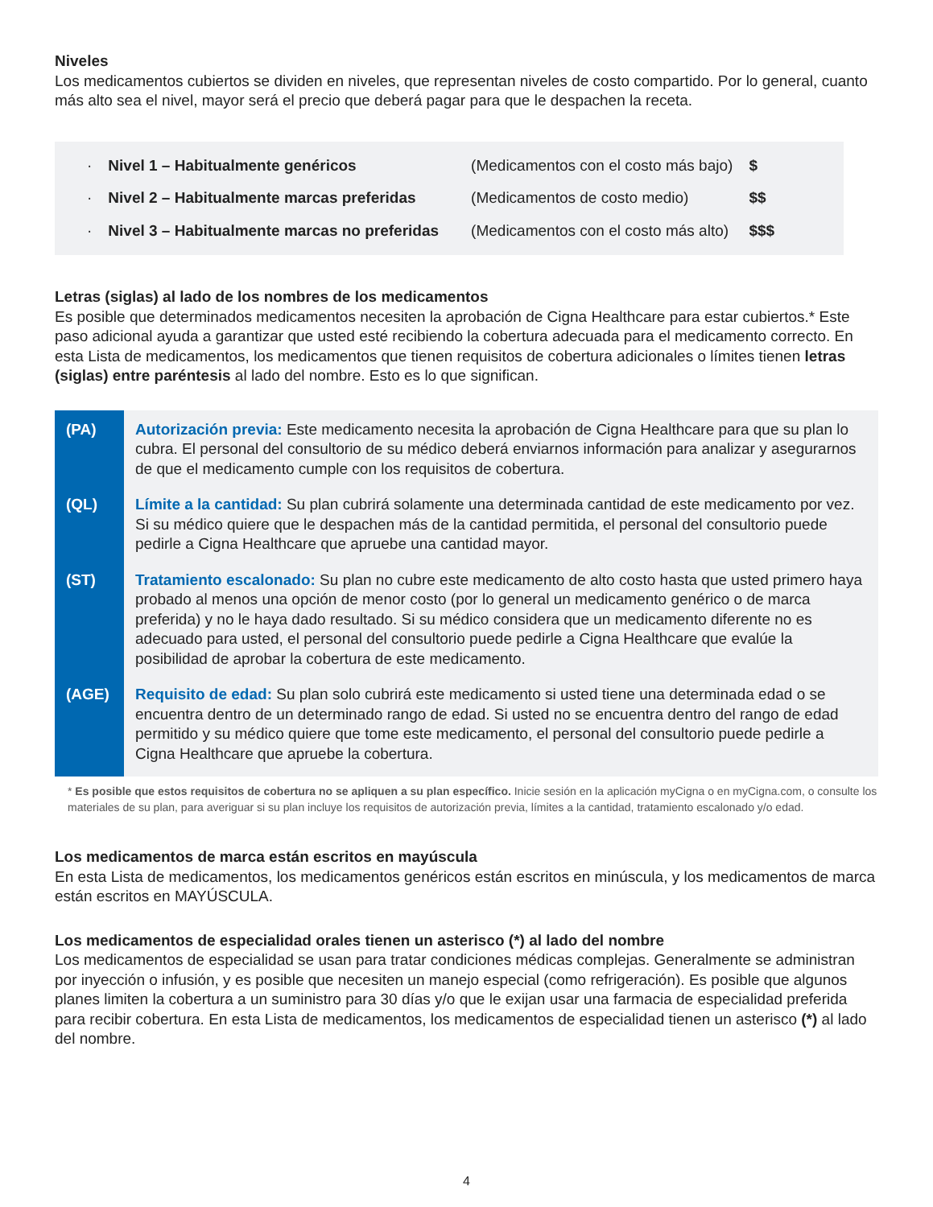Niveles
Los medicamentos cubiertos se dividen en niveles, que representan niveles de costo compartido. Por lo general, cuanto más alto sea el nivel, mayor será el precio que deberá pagar para que le despachen la receta.
| · | Nivel 1 – Habitualmente genéricos | (Medicamentos con el costo más bajo) | $ |
| · | Nivel 2 – Habitualmente marcas preferidas | (Medicamentos de costo medio) | $$ |
| · | Nivel 3 – Habitualmente marcas no preferidas | (Medicamentos con el costo más alto) | $$$ |
Letras (siglas) al lado de los nombres de los medicamentos
Es posible que determinados medicamentos necesiten la aprobación de Cigna Healthcare para estar cubiertos.* Este paso adicional ayuda a garantizar que usted esté recibiendo la cobertura adecuada para el medicamento correcto. En esta Lista de medicamentos, los medicamentos que tienen requisitos de cobertura adicionales o límites tienen letras (siglas) entre paréntesis al lado del nombre. Esto es lo que significan.
| (PA) | Autorización previa: Este medicamento necesita la aprobación de Cigna Healthcare para que su plan lo cubra. El personal del consultorio de su médico deberá enviarnos información para analizar y asegurarnos de que el medicamento cumple con los requisitos de cobertura. |
| (QL) | Límite a la cantidad: Su plan cubrirá solamente una determinada cantidad de este medicamento por vez. Si su médico quiere que le despachen más de la cantidad permitida, el personal del consultorio puede pedirle a Cigna Healthcare que apruebe una cantidad mayor. |
| (ST) | Tratamiento escalonado: Su plan no cubre este medicamento de alto costo hasta que usted primero haya probado al menos una opción de menor costo (por lo general un medicamento genérico o de marca preferida) y no le haya dado resultado. Si su médico considera que un medicamento diferente no es adecuado para usted, el personal del consultorio puede pedirle a Cigna Healthcare que evalúe la posibilidad de aprobar la cobertura de este medicamento. |
| (AGE) | Requisito de edad: Su plan solo cubrirá este medicamento si usted tiene una determinada edad o se encuentra dentro de un determinado rango de edad. Si usted no se encuentra dentro del rango de edad permitido y su médico quiere que tome este medicamento, el personal del consultorio puede pedirle a Cigna Healthcare que apruebe la cobertura. |
* Es posible que estos requisitos de cobertura no se apliquen a su plan específico. Inicie sesión en la aplicación myCigna o en myCigna.com, o consulte los materiales de su plan, para averiguar si su plan incluye los requisitos de autorización previa, límites a la cantidad, tratamiento escalonado y/o edad.
Los medicamentos de marca están escritos en mayúscula
En esta Lista de medicamentos, los medicamentos genéricos están escritos en minúscula, y los medicamentos de marca están escritos en MAYÚSCULA.
Los medicamentos de especialidad orales tienen un asterisco (*) al lado del nombre
Los medicamentos de especialidad se usan para tratar condiciones médicas complejas. Generalmente se administran por inyección o infusión, y es posible que necesiten un manejo especial (como refrigeración). Es posible que algunos planes limiten la cobertura a un suministro para 30 días y/o que le exijan usar una farmacia de especialidad preferida para recibir cobertura. En esta Lista de medicamentos, los medicamentos de especialidad tienen un asterisco (*) al lado del nombre.
4